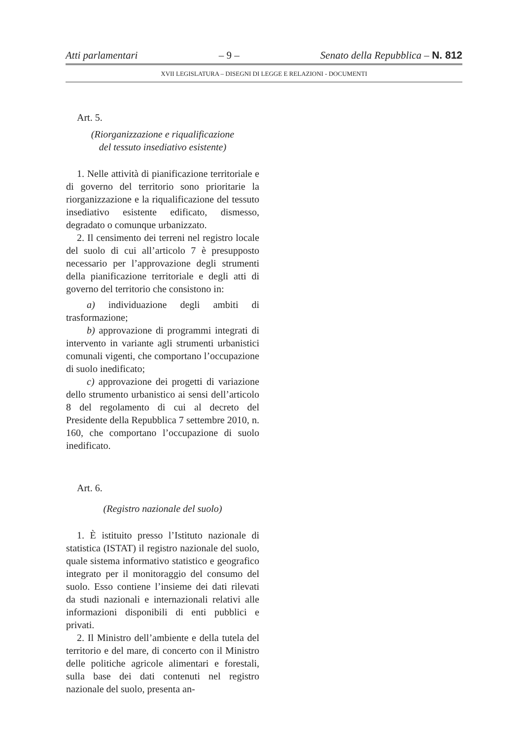Atti parlamentari – 9 – Senato della Repubblica – N. 812
XVII LEGISLATURA – DISEGNI DI LEGGE E RELAZIONI - DOCUMENTI
Art. 5.
(Riorganizzazione e riqualificazione
del tessuto insediativo esistente)
1. Nelle attività di pianificazione territoriale e di governo del territorio sono prioritarie la riorganizzazione e la riqualificazione del tessuto insediativo esistente edificato, dismesso, degradato o comunque urbanizzato.
2. Il censimento dei terreni nel registro locale del suolo di cui all’articolo 7 è presupposto necessario per l’approvazione degli strumenti della pianificazione territoriale e degli atti di governo del territorio che consistono in:
a) individuazione degli ambiti di trasformazione;
b) approvazione di programmi integrati di intervento in variante agli strumenti urbanistici comunali vigenti, che comportano l’occupazione di suolo inedificato;
c) approvazione dei progetti di variazione dello strumento urbanistico ai sensi dell’articolo 8 del regolamento di cui al decreto del Presidente della Repubblica 7 settembre 2010, n. 160, che comportano l’occupazione di suolo inedificato.
Art. 6.
(Registro nazionale del suolo)
1. È istituito presso l’Istituto nazionale di statistica (ISTAT) il registro nazionale del suolo, quale sistema informativo statistico e geografico integrato per il monitoraggio del consumo del suolo. Esso contiene l’insieme dei dati rilevati da studi nazionali e internazionali relativi alle informazioni disponibili di enti pubblici e privati.
2. Il Ministro dell’ambiente e della tutela del territorio e del mare, di concerto con il Ministro delle politiche agricole alimentari e forestali, sulla base dei dati contenuti nel registro nazionale del suolo, presenta an-